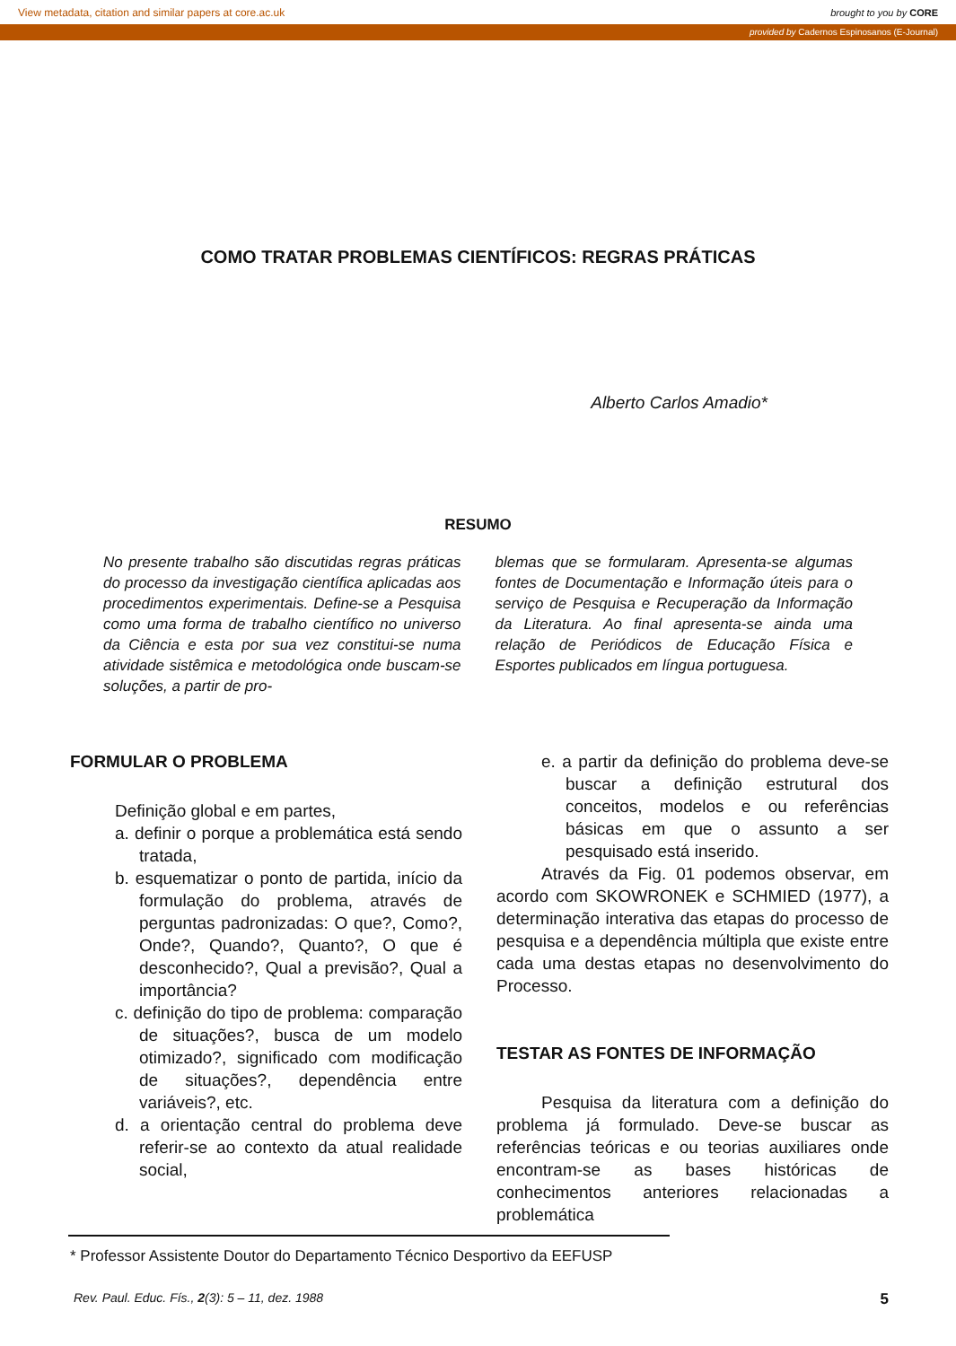View metadata, citation and similar papers at core.ac.uk brought to you by CORE
provided by Cadernos Espinosanos (E-Journal)
COMO TRATAR PROBLEMAS CIENTÍFICOS: REGRAS PRÁTICAS
Alberto Carlos Amadio*
RESUMO
No presente trabalho são discutidas regras práticas do processo da investigação científica aplicadas aos procedimentos experimentais. Define-se a Pesquisa como uma forma de trabalho científico no universo da Ciência e esta por sua vez constitui-se numa atividade sistêmica e metodológica onde buscam-se soluções, a partir de pro-
blemas que se formularam. Apresenta-se algumas fontes de Documentação e Informação úteis para o serviço de Pesquisa e Recuperação da Informação da Literatura. Ao final apresenta-se ainda uma relação de Periódicos de Educação Física e Esportes publicados em língua portuguesa.
FORMULAR O PROBLEMA
Definição global e em partes,
a. definir o porque a problemática está sendo tratada,
b. esquematizar o ponto de partida, início da formulação do problema, através de perguntas padronizadas: O que?, Como?, Onde?, Quando?, Quanto?, O que é desconhecido?, Qual a previsão?, Qual a importância?
c. definição do tipo de problema: comparação de situações?, busca de um modelo otimizado?, significado com modificação de situações?, dependência entre variáveis?, etc.
d. a orientação central do problema deve referir-se ao contexto da atual realidade social,
e. a partir da definição do problema deve-se buscar a definição estrutural dos conceitos, modelos e ou referências básicas em que o assunto a ser pesquisado está inserido.
Através da Fig. 01 podemos observar, em acordo com SKOWRONEK e SCHMIED (1977), a determinação interativa das etapas do processo de pesquisa e a dependência múltipla que existe entre cada uma destas etapas no desenvolvimento do Processo.
TESTAR AS FONTES DE INFORMAÇÃO
Pesquisa da literatura com a definição do problema já formulado. Deve-se buscar as referências teóricas e ou teorias auxiliares onde encontram-se as bases históricas de conhecimentos anteriores relacionadas a problemática
* Professor Assistente Doutor do Departamento Técnico Desportivo da EEFUSP
Rev. Paul. Educ. Fís., 2(3): 5 – 11, dez. 1988 5